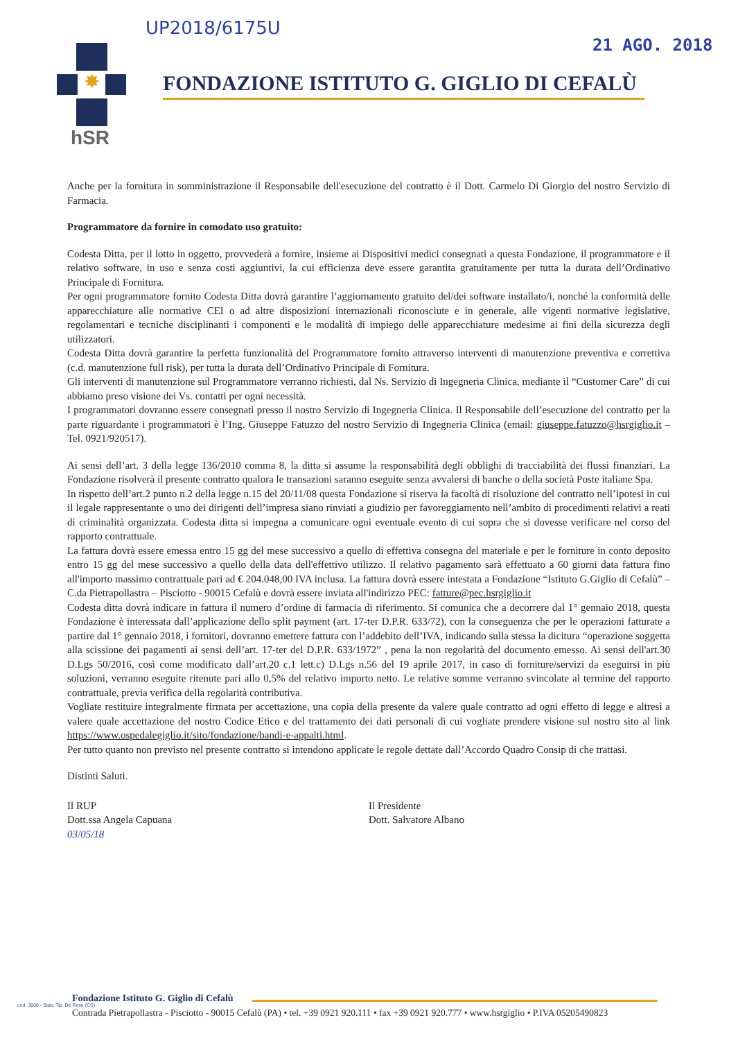UP2018/6175U
21 AGO. 2018
✸
hSR
FONDAZIONE ISTITUTO G. GIGLIO DI CEFALÙ
Anche per la fornitura in somministrazione il Responsabile dell'esecuzione del contratto è il Dott. Carmelo Di Giorgio del nostro Servizio di Farmacia.
Programmatore da fornire in comodato uso gratuito:
Codesta Ditta, per il lotto in oggetto, provvederà a fornire, insieme ai Dispositivi medici consegnati a questa Fondazione, il programmatore e il relativo software, in uso e senza costi aggiuntivi, la cui efficienza deve essere garantita gratuitamente per tutta la durata dell’Ordinativo Principale di Fornitura.
Per ogni programmatore fornito Codesta Ditta dovrà garantire l’aggiornamento gratuito del/dei software installato/i, nonché la conformità delle apparecchiature alle normative CEI o ad altre disposizioni internazionali riconosciute e in generale, alle vigenti normative legislative, regolamentari e tecniche disciplinanti i componenti e le modalità di impiego delle apparecchiature medesime ai fini della sicurezza degli utilizzatori.
Codesta Ditta dovrà garantire la perfetta funzionalità del Programmatore fornito attraverso interventi di manutenzione preventiva e correttiva (c.d. manutenzione full risk), per tutta la durata dell’Ordinativo Principale di Fornitura.
Gli interventi di manutenzione sul Programmatore verranno richiesti, dal Ns. Servizio di Ingegneria Clinica, mediante il “Customer Care” di cui abbiamo preso visione dei Vs. contatti per ogni necessità.
I programmatori dovranno essere consegnati presso il nostro Servizio di Ingegneria Clinica. Il Responsabile dell’esecuzione del contratto per la parte riguardante i programmatori è l’Ing. Giuseppe Fatuzzo del nostro Servizio di Ingegneria Clinica (email: giuseppe.fatuzzo@hsrgiglio.it – Tel. 0921/920517).
Ai sensi dell’art. 3 della legge 136/2010 comma 8, la ditta si assume la responsabilità degli obblighi di tracciabilità dei flussi finanziari. La Fondazione risolverà il presente contratto qualora le transazioni saranno eseguite senza avvalersi di banche o della società Poste italiane Spa.
In rispetto dell’art.2 punto n.2 della legge n.15 del 20/11/08 questa Fondazione si riserva la facoltà di risoluzione del contratto nell’ipotesi in cui il legale rappresentante o uno dei dirigenti dell’impresa siano rinviati a giudizio per favoreggiamento nell’ambito di procedimenti relativi a reati di criminalità organizzata. Codesta ditta si impegna a comunicare ogni eventuale evento di cui sopra che si dovesse verificare nel corso del rapporto contrattuale.
La fattura dovrà essere emessa entro 15 gg del mese successivo a quello di effettiva consegna del materiale e per le forniture in conto deposito entro 15 gg del mese successivo a quello della data dell'effettivo utilizzo. Il relativo pagamento sarà effettuato a 60 giorni data fattura fino all'importo massimo contrattuale pari ad € 204.048,00 IVA inclusa. La fattura dovrà essere intestata a Fondazione “Istituto G.Giglio di Cefalù” – C.da Pietrapollastra – Pisciotto - 90015 Cefalù e dovrà essere inviata all'indirizzo PEC: fatture@pec.hsrgiglio.it
Codesta ditta dovrà indicare in fattura il numero d’ordine di farmacia di riferimento. Si comunica che a decorrere dal 1° gennaio 2018, questa Fondazione è interessata dall’applicazione dello split payment (art. 17-ter D.P.R. 633/72), con la conseguenza che per le operazioni fatturate a partire dal 1° gennaio 2018, i fornitori, dovranno emettere fattura con l’addebito dell’IVA, indicando sulla stessa la dicitura “operazione soggetta alla scissione dei pagamenti ai sensi dell’art. 17-ter del D.P.R. 633/1972” , pena la non regolarità del documento emesso. Ai sensi dell'art.30 D.Lgs 50/2016, così come modificato dall’art.20 c.1 lett.c) D.Lgs n.56 del 19 aprile 2017, in caso di forniture/servizi da eseguirsi in più soluzioni, verranno eseguite ritenute pari allo 0,5% del relativo importo netto. Le relative somme verranno svincolate al termine del rapporto contrattuale, previa verifica della regolarità contributiva.
Vogliate restituire integralmente firmata per accettazione, una copia della presente da valere quale contratto ad ogni effetto di legge e altresì a valere quale accettazione del nostro Codice Etico e del trattamento dei dati personali di cui vogliate prendere visione sul nostro sito al link https://www.ospedalegiglio.it/sito/fondazione/bandi-e-appalti.html.
Per tutto quanto non previsto nel presente contratto si intendono applicate le regole dettate dall’Accordo Quadro Consip di che trattasi.
Distinti Saluti.
Il RUP
Dott.ssa Angela Capuana
03/05/18
Il Presidente
Dott. Salvatore Albano
Fondazione Istituto G. Giglio di Cefalù
Contrada Pietrapollastra - Pisciotto - 90015 Cefalù (PA) • tel. +39 0921 920.111 • fax +39 0921 920.777 • www.hsrgiglio • P.IVA 05205490823
cod. 3600 - Stab. Tip. De Rose (CS)